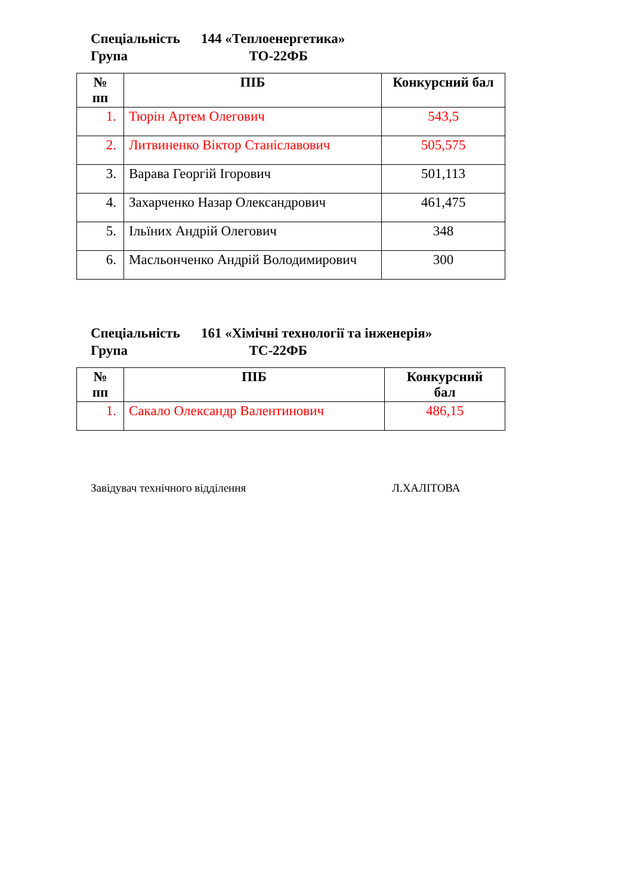Спеціальність 144 «Теплоенергетика»
Група ТО-22ФБ
| № пп | ПІБ | Конкурсний бал |
| --- | --- | --- |
| 1. | Тюрін Артем Олегович | 543,5 |
| 2. | Литвиненко Віктор Станіславович | 505,575 |
| 3. | Варава Георгій Ігорович | 501,113 |
| 4. | Захарченко Назар Олександрович | 461,475 |
| 5. | Ільїних Андрій Олегович | 348 |
| 6. | Масльонченко Андрій Володимирович | 300 |
Спеціальність 161 «Хімічні технології та інженерія»
Група ТС-22ФБ
| № пп | ПІБ | Конкурсний бал |
| --- | --- | --- |
| 1. | Сакало Олександр Валентинович | 486,15 |
Завідувач технічного відділення Л.ХАЛІТОВА